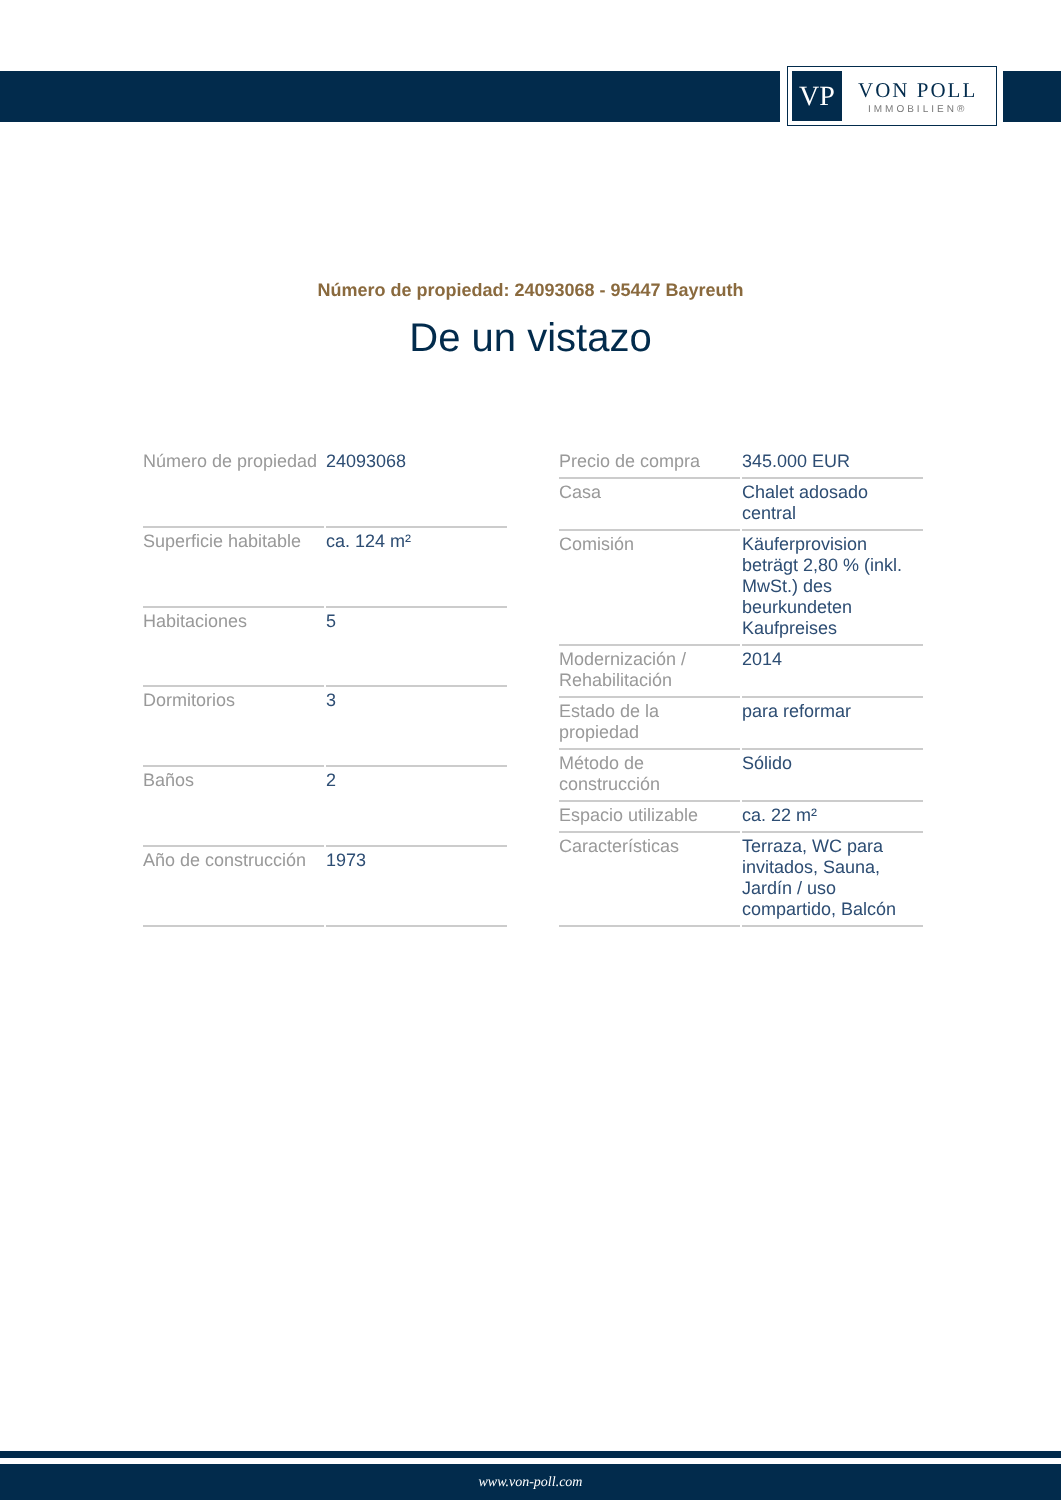VP
VON POLL
IMMOBILIEN®
Número de propiedad: 24093068 - 95447 Bayreuth
De un vistazo
| Número de propiedad | 24093068 |
| Superficie habitable | ca. 124 m² |
| Habitaciones | 5 |
| Dormitorios | 3 |
| Baños | 2 |
| Año de construcción | 1973 |
| Precio de compra | 345.000 EUR |
| Casa | Chalet adosado central |
| Comisión | Käuferprovision beträgt 2,80 % (inkl. MwSt.) des beurkundeten Kaufpreises |
| Modernización / Rehabilitación | 2014 |
| Estado de la propiedad | para reformar |
| Método de construcción | Sólido |
| Espacio utilizable | ca. 22 m² |
| Características | Terraza, WC para invitados, Sauna, Jardín / uso compartido, Balcón |
www.von-poll.com